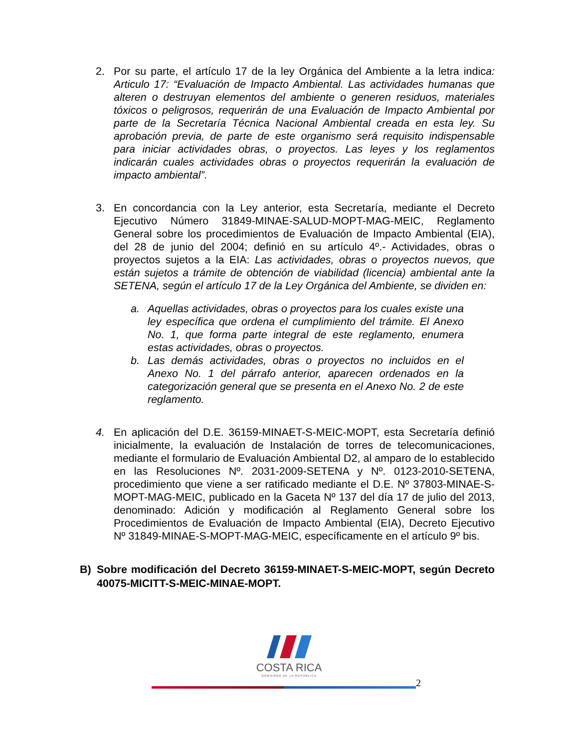2. Por su parte, el artículo 17 de la ley Orgánica del Ambiente a la letra indica: Articulo 17: “Evaluación de Impacto Ambiental. Las actividades humanas que alteren o destruyan elementos del ambiente o generen residuos, materiales tóxicos o peligrosos, requerirán de una Evaluación de Impacto Ambiental por parte de la Secretaría Técnica Nacional Ambiental creada en esta ley. Su aprobación previa, de parte de este organismo será requisito indispensable para iniciar actividades obras, o proyectos. Las leyes y los reglamentos indicarán cuales actividades obras o proyectos requerirán la evaluación de impacto ambiental”.
3. En concordancia con la Ley anterior, esta Secretaría, mediante el Decreto Ejecutivo Número 31849-MINAE-SALUD-MOPT-MAG-MEIC, Reglamento General sobre los procedimientos de Evaluación de Impacto Ambiental (EIA), del 28 de junio del 2004; definió en su artículo 4º.- Actividades, obras o proyectos sujetos a la EIA: Las actividades, obras o proyectos nuevos, que están sujetos a trámite de obtención de viabilidad (licencia) ambiental ante la SETENA, según el artículo 17 de la Ley Orgánica del Ambiente, se dividen en:
a. Aquellas actividades, obras o proyectos para los cuales existe una ley específica que ordena el cumplimiento del trámite. El Anexo No. 1, que forma parte integral de este reglamento, enumera estas actividades, obras o proyectos.
b. Las demás actividades, obras o proyectos no incluidos en el Anexo No. 1 del párrafo anterior, aparecen ordenados en la categorización general que se presenta en el Anexo No. 2 de este reglamento.
4. En aplicación del D.E. 36159-MINAET-S-MEIC-MOPT, esta Secretaría definió inicialmente, la evaluación de Instalación de torres de telecomunicaciones, mediante el formulario de Evaluación Ambiental D2, al amparo de lo establecido en las Resoluciones Nº. 2031-2009-SETENA y Nº. 0123-2010-SETENA, procedimiento que viene a ser ratificado mediante el D.E. Nº 37803-MINAE-S-MOPT-MAG-MEIC, publicado en la Gaceta Nº 137 del día 17 de julio del 2013, denominado: Adición y modificación al Reglamento General sobre los Procedimientos de Evaluación de Impacto Ambiental (EIA), Decreto Ejecutivo Nº 31849-MINAE-S-MOPT-MAG-MEIC, específicamente en el artículo 9º bis.
B) Sobre modificación del Decreto 36159-MINAET-S-MEIC-MOPT, según Decreto 40075-MICITT-S-MEIC-MINAE-MOPT.
COSTA RICA
GOBIERNO DE LA REPÚBLICA
2